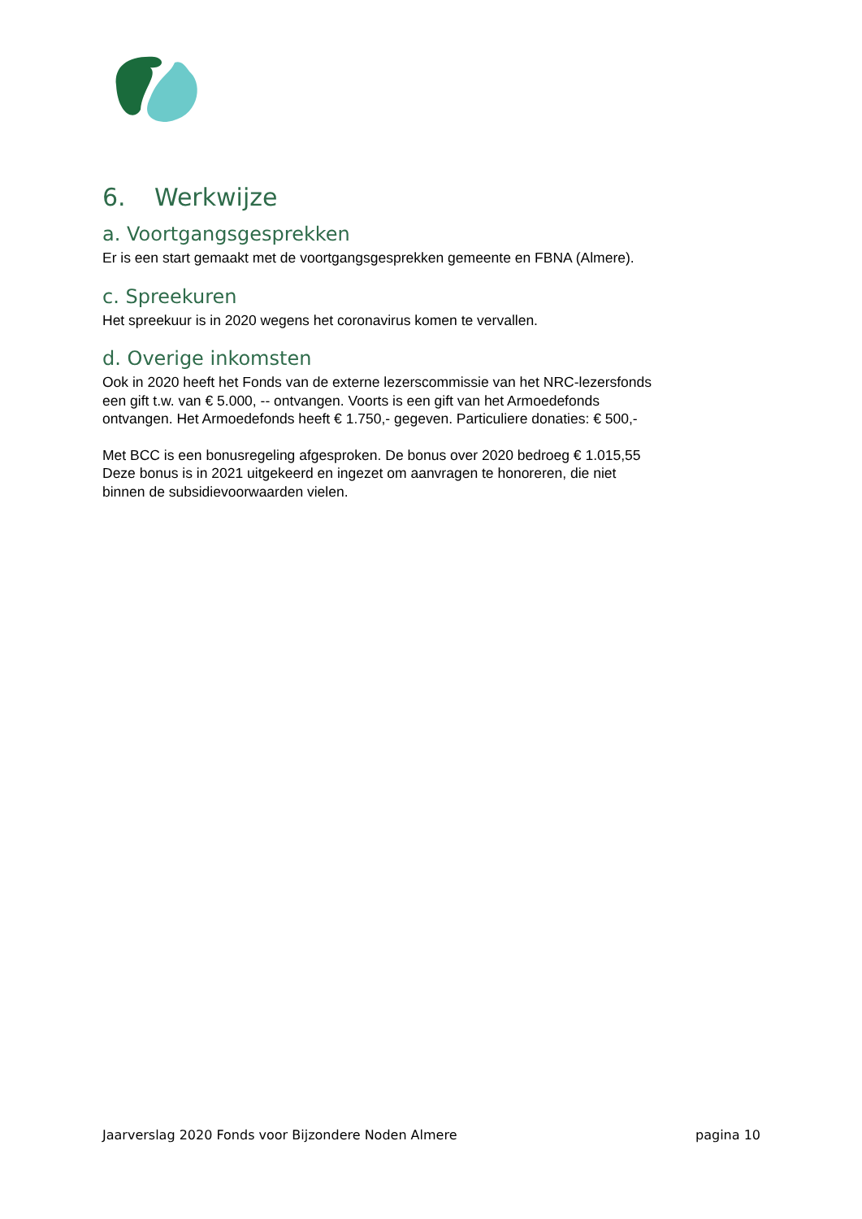6. Werkwijze
a. Voortgangsgesprekken
Er is een start gemaakt met de voortgangsgesprekken gemeente en FBNA (Almere).
c. Spreekuren
Het spreekuur is in 2020 wegens het coronavirus komen te vervallen.
d. Overige inkomsten
Ook in 2020 heeft het Fonds van de externe lezerscommissie van het NRC-lezersfonds een gift t.w. van € 5.000, -- ontvangen. Voorts is een gift van het Armoedefonds ontvangen. Het Armoedefonds heeft € 1.750,- gegeven. Particuliere donaties: € 500,-
Met BCC is een bonusregeling afgesproken. De bonus over 2020 bedroeg € 1.015,55 Deze bonus is in 2021 uitgekeerd en ingezet om aanvragen te honoreren, die niet binnen de subsidievoorwaarden vielen.
Jaarverslag 2020 Fonds voor Bijzondere Noden Almere pagina 10